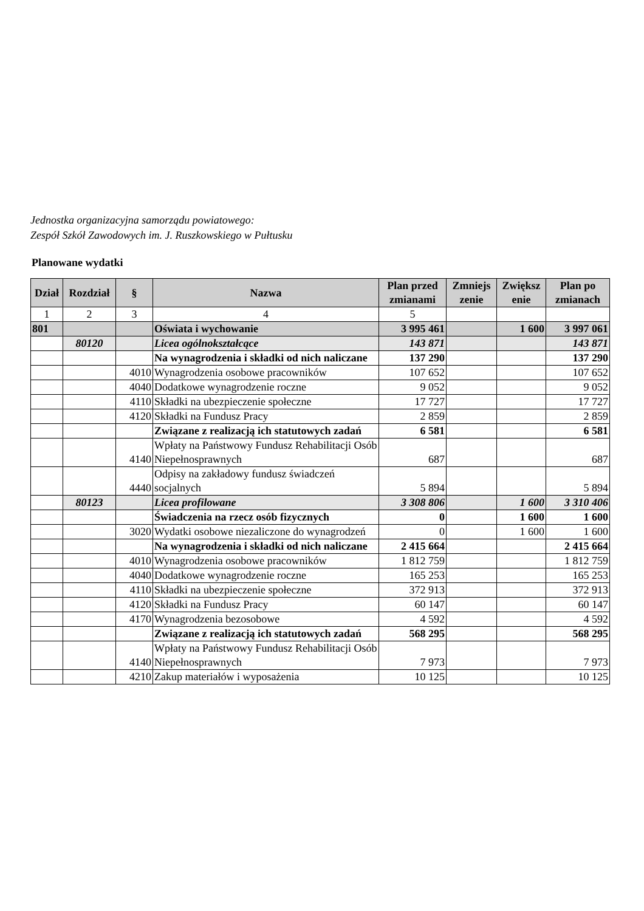Jednostka organizacyjna samorządu powiatowego:
Zespół Szkół Zawodowych im. J. Ruszkowskiego w Pułtusku
Planowane wydatki
| Dział | Rozdział | § | Nazwa | Plan przed zmianami | Zmniejs zenie | Zwiększ enie | Plan po zmianach |
| --- | --- | --- | --- | --- | --- | --- | --- |
| 1 | 2 | 3 | 4 | 5 | | | |
| 801 | | | Oświata i wychowanie | 3 995 461 | | 1 600 | 3 997 061 |
| | 80120 | | Licea ogólnokształcące | 143 871 | | | 143 871 |
| | | | Na wynagrodzenia i składki od nich naliczane | 137 290 | | | 137 290 |
| | | 4010 | Wynagrodzenia osobowe pracowników | 107 652 | | | 107 652 |
| | | 4040 | Dodatkowe wynagrodzenie roczne | 9 052 | | | 9 052 |
| | | 4110 | Składki na ubezpieczenie społeczne | 17 727 | | | 17 727 |
| | | 4120 | Składki na Fundusz Pracy | 2 859 | | | 2 859 |
| | | | Związane z realizacją ich statutowych zadań | 6 581 | | | 6 581 |
| | | 4140 | Wpłaty na Państwowy Fundusz Rehabilitacji Osób Niepełnosprawnych | 687 | | | 687 |
| | | 4440 | Odpisy na zakładowy fundusz świadczeń socjalnych | 5 894 | | | 5 894 |
| | 80123 | | Licea profilowane | 3 308 806 | | 1 600 | 3 310 406 |
| | | | Świadczenia na rzecz osób fizycznych | 0 | | 1 600 | 1 600 |
| | | 3020 | Wydatki osobowe niezaliczone do wynagrodzeń | 0 | | 1 600 | 1 600 |
| | | | Na wynagrodzenia i składki od nich naliczane | 2 415 664 | | | 2 415 664 |
| | | 4010 | Wynagrodzenia osobowe pracowników | 1 812 759 | | | 1 812 759 |
| | | 4040 | Dodatkowe wynagrodzenie roczne | 165 253 | | | 165 253 |
| | | 4110 | Składki na ubezpieczenie społeczne | 372 913 | | | 372 913 |
| | | 4120 | Składki na Fundusz Pracy | 60 147 | | | 60 147 |
| | | 4170 | Wynagrodzenia bezosobowe | 4 592 | | | 4 592 |
| | | | Związane z realizacją ich statutowych zadań | 568 295 | | | 568 295 |
| | | 4140 | Wpłaty na Państwowy Fundusz Rehabilitacji Osób Niepełnosprawnych | 7 973 | | | 7 973 |
| | | 4210 | Zakup materiałów i wyposażenia | 10 125 | | | 10 125 |